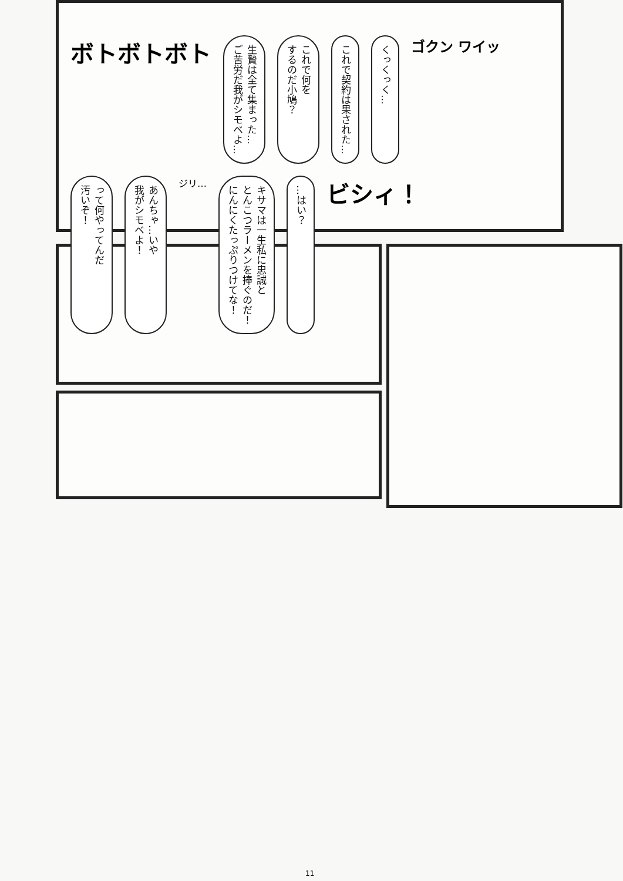ボトボトボト
生贄は全て集まった…
ご苦労だ我がシモベよ…
これで何を
するのだ小鳩？
これで契約は果された…
くっくっく…
ゴクン ワイッ
って何やってんだ
汚いぞ！
あんちゃ…いや
我がシモベよ！
ジリ…
キサマは一生私に忠誠と
とんこつラーメンを捧ぐのだ！
にんにくたっぷりつけてな！
…はい？
ビシィ！
11